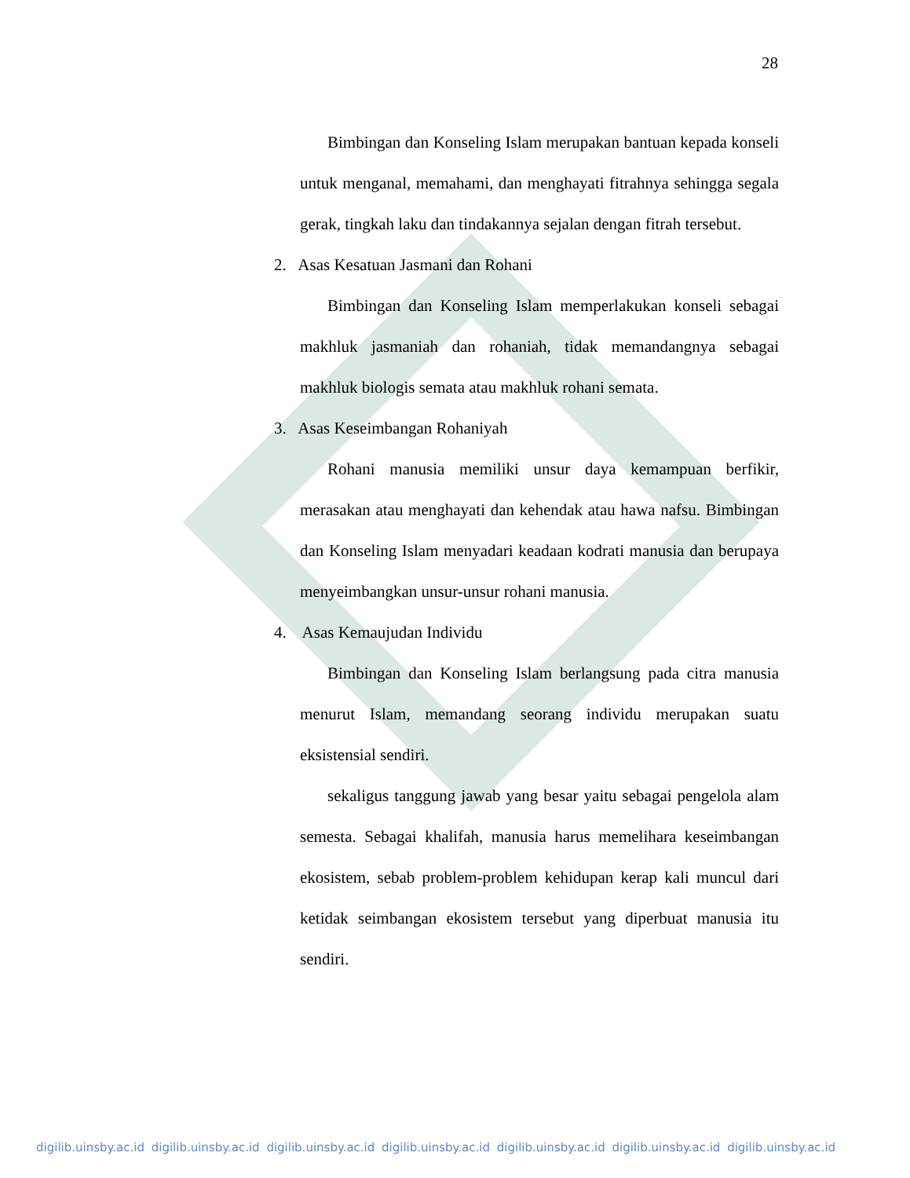28
Bimbingan dan Konseling Islam merupakan bantuan kepada konseli untuk menganal, memahami, dan menghayati fitrahnya sehingga segala gerak, tingkah laku dan tindakannya sejalan dengan fitrah tersebut.
2. Asas Kesatuan Jasmani dan Rohani
Bimbingan dan Konseling Islam memperlakukan konseli sebagai makhluk jasmaniah dan rohaniah, tidak memandangnya sebagai makhluk biologis semata atau makhluk rohani semata.
3. Asas Keseimbangan Rohaniyah
Rohani manusia memiliki unsur daya kemampuan berfikir, merasakan atau menghayati dan kehendak atau hawa nafsu. Bimbingan dan Konseling Islam menyadari keadaan kodrati manusia dan berupaya menyeimbangkan unsur-unsur rohani manusia.
4. Asas Kemaujudan Individu
Bimbingan dan Konseling Islam berlangsung pada citra manusia menurut Islam, memandang seorang individu merupakan suatu eksistensial sendiri.
sekaligus tanggung jawab yang besar yaitu sebagai pengelola alam semesta. Sebagai khalifah, manusia harus memelihara keseimbangan ekosistem, sebab problem-problem kehidupan kerap kali muncul dari ketidak seimbangan ekosistem tersebut yang diperbuat manusia itu sendiri.
digilib.uinsby.ac.id digilib.uinsby.ac.id digilib.uinsby.ac.id digilib.uinsby.ac.id digilib.uinsby.ac.id digilib.uinsby.ac.id digilib.uinsby.ac.id